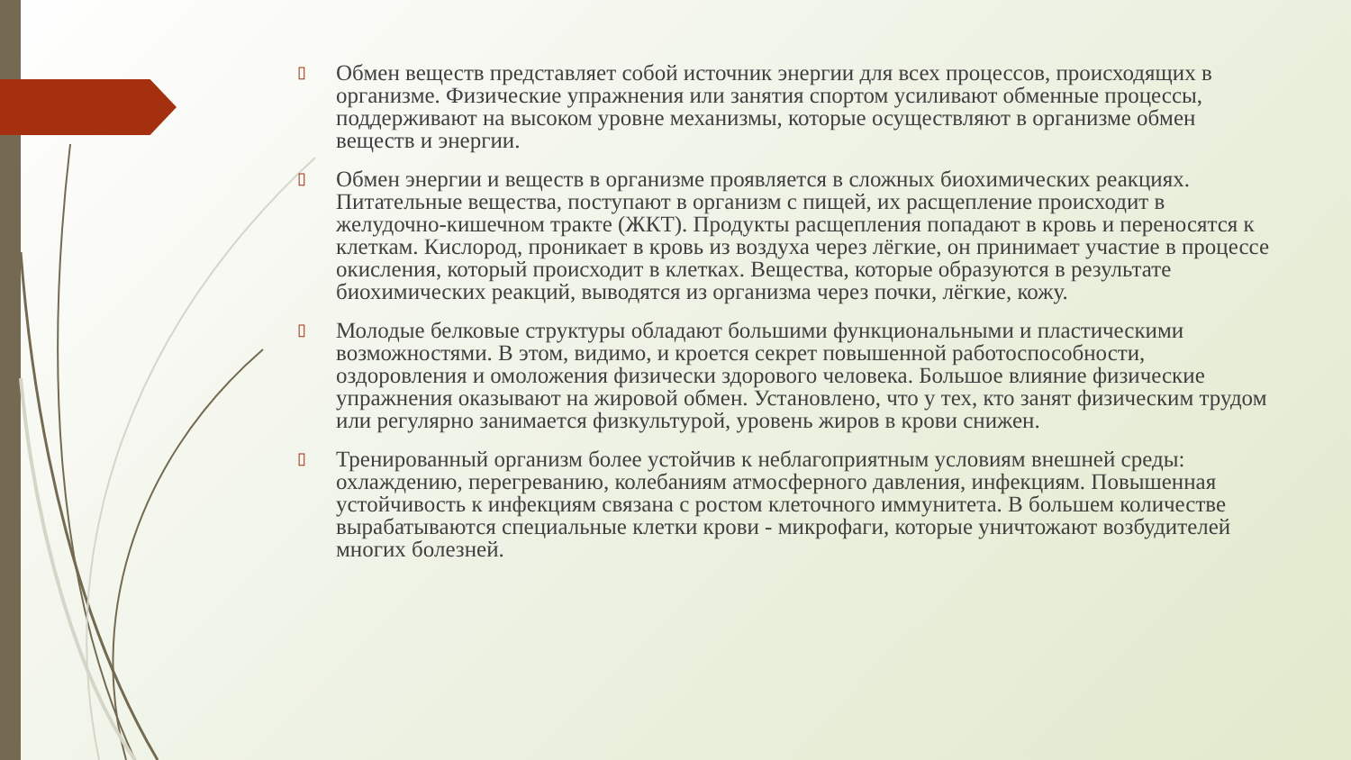▯ Обмен веществ представляет собой источник энергии для всех процессов, происходящих в организме. Физические упражнения или занятия спортом усиливают обменные процессы, поддерживают на высоком уровне механизмы, которые осуществляют в организме обмен веществ и энергии.
▯ Обмен энергии и веществ в организме проявляется в сложных биохимических реакциях. Питательные вещества, поступают в организм с пищей, их расщепление происходит в желудочно-кишечном тракте (ЖКТ). Продукты расщепления попадают в кровь и переносятся к клеткам. Кислород, проникает в кровь из воздуха через лёгкие, он принимает участие в процессе окисления, который происходит в клетках. Вещества, которые образуются в результате биохимических реакций, выводятся из организма через почки, лёгкие, кожу.
▯ Молодые белковые структуры обладают большими функциональными и пластическими возможностями. В этом, видимо, и кроется секрет повышенной работоспособности, оздоровления и омоложения физически здорового человека. Большое влияние физические упражнения оказывают на жировой обмен. Установлено, что у тех, кто занят физическим трудом или регулярно занимается физкультурой, уровень жиров в крови снижен.
▯ Тренированный организм более устойчив к неблагоприятным условиям внешней среды: охлаждению, перегреванию, колебаниям атмосферного давления, инфекциям. Повышенная устойчивость к инфекциям связана с ростом клеточного иммунитета. В большем количестве вырабатываются специальные клетки крови - микрофаги, которые уничтожают возбудителей многих болезней.